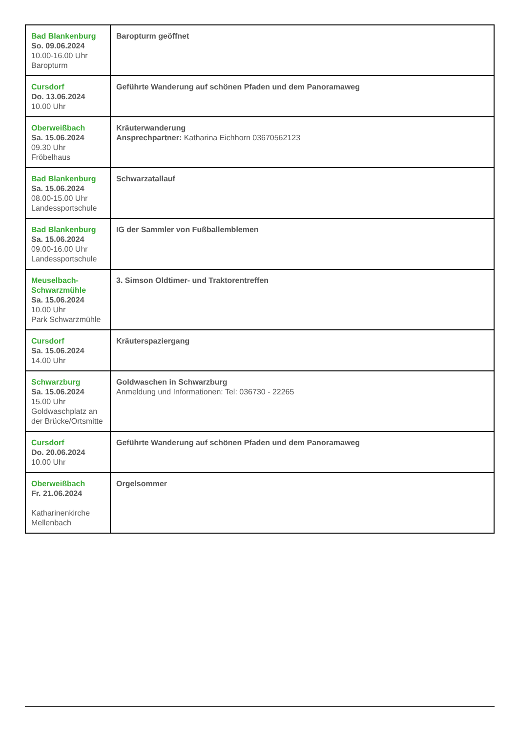| Bad Blankenburg So. 09.06.2024 10.00-16.00 Uhr Baropturm | Baropturm geöffnet |
| Cursdorf Do. 13.06.2024 10.00 Uhr | Geführte Wanderung auf schönen Pfaden und dem Panoramaweg |
| Oberweißbach Sa. 15.06.2024 09.30 Uhr Fröbelhaus | Kräuterwanderung Ansprechpartner: Katharina Eichhorn 03670562123 |
| Bad Blankenburg Sa. 15.06.2024 08.00-15.00 Uhr Landessportschule | Schwarzatallauf |
| Bad Blankenburg Sa. 15.06.2024 09.00-16.00 Uhr Landessportschule | IG der Sammler von Fußballemblemen |
| Meuselbach-Schwarzmühle Sa. 15.06.2024 10.00 Uhr Park Schwarzmühle | 3. Simson Oldtimer- und Traktorentreffen |
| Cursdorf Sa. 15.06.2024 14.00 Uhr | Kräuterspaziergang |
| Schwarzburg Sa. 15.06.2024 15.00 Uhr Goldwaschplatz an der Brücke/Ortsmitte | Goldwaschen in Schwarzburg Anmeldung und Informationen: Tel: 036730 - 22265 |
| Cursdorf Do. 20.06.2024 10.00 Uhr | Geführte Wanderung auf schönen Pfaden und dem Panoramaweg |
| Oberweißbach Fr. 21.06.2024 Katharinenkirche Mellenbach | Orgelsommer |